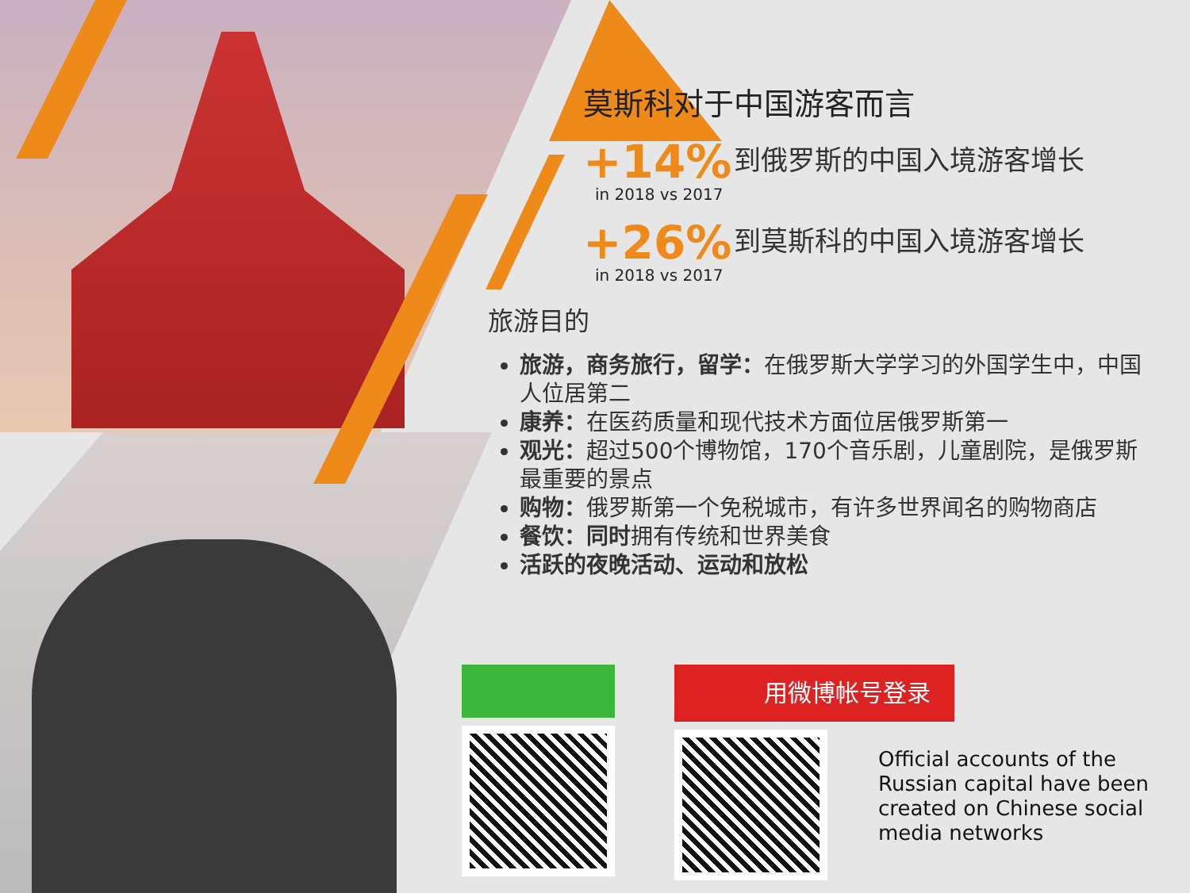莫斯科对于中国游客而言
+14%
in 2018 vs 2017
到俄罗斯的中国入境游客增长
+26%
in 2018 vs 2017
到莫斯科的中国入境游客增长
旅游目的
旅游，商务旅行，留学：在俄罗斯大学学习的外国学生中，中国人位居第二
康养：在医药质量和现代技术方面位居俄罗斯第一
观光：超过500个博物馆，170个音乐剧，儿童剧院，是俄罗斯最重要的景点
购物：俄罗斯第一个免税城市，有许多世界闻名的购物商店
餐饮：同时拥有传统和世界美食
活跃的夜晚活动、运动和放松
用微博帐号登录
Official accounts of the
Russian capital have been
created on Chinese social
media networks